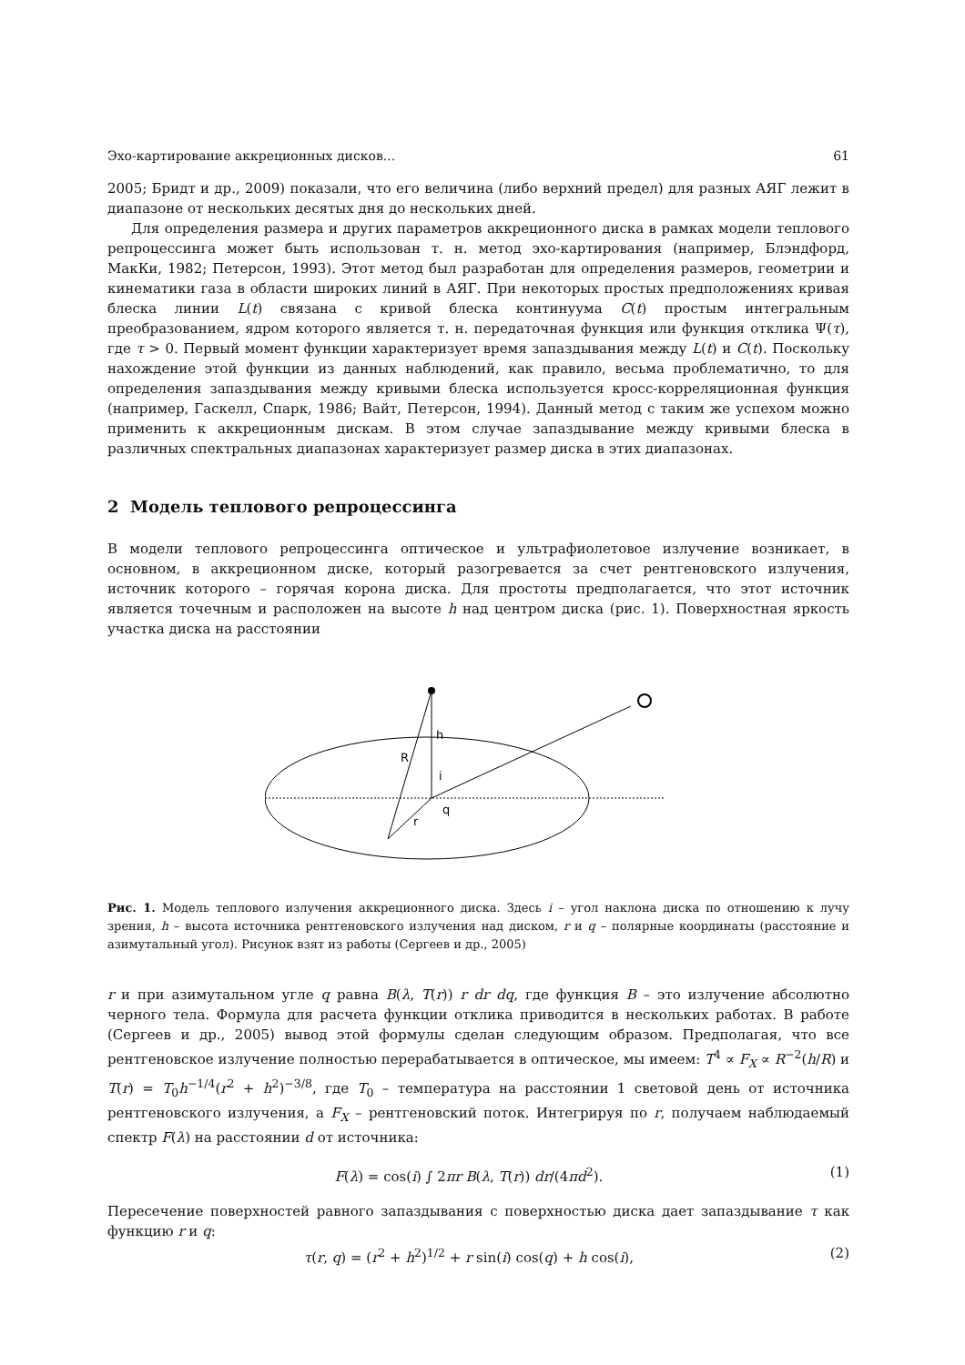Эхо-картирование аккреционных дисков... 61
2005; Бридт и др., 2009) показали, что его величина (либо верхний предел) для разных АЯГ лежит в диапазоне от нескольких десятых дня до нескольких дней.
Для определения размера и других параметров аккреционного диска в рамках модели теплового репроцессинга может быть использован т. н. метод эхо-картирования (например, Блэндфорд, МакКи, 1982; Петерсон, 1993). Этот метод был разработан для определения размеров, геометрии и кинематики газа в области широких линий в АЯГ. При некоторых простых предположениях кривая блеска линии L(t) связана с кривой блеска континуума C(t) простым интегральным преобразованием, ядром которого является т. н. передаточная функция или функция отклика Ψ(τ), где τ > 0. Первый момент функции характеризует время запаздывания между L(t) и C(t). Поскольку нахождение этой функции из данных наблюдений, как правило, весьма проблематично, то для определения запаздывания между кривыми блеска используется кросс-корреляционная функция (например, Гаскелл, Спарк, 1986; Вайт, Петерсон, 1994). Данный метод с таким же успехом можно применить к аккреционным дискам. В этом случае запаздывание между кривыми блеска в различных спектральных диапазонах характеризует размер диска в этих диапазонах.
2 Модель теплового репроцессинга
В модели теплового репроцессинга оптическое и ультрафиолетовое излучение возникает, в основном, в аккреционном диске, который разогревается за счет рентгеновского излучения, источник которого – горячая корона диска. Для простоты предполагается, что этот источник является точечным и расположен на высоте h над центром диска (рис. 1). Поверхностная яркость участка диска на расстоянии
h
R
i
r
q
Рис. 1. Модель теплового излучения аккреционного диска. Здесь i – угол наклона диска по отношению к лучу зрения, h – высота источника рентгеновского излучения над диском, r и q – полярные координаты (расстояние и азимутальный угол). Рисунок взят из работы (Сергеев и др., 2005)
r и при азимутальном угле q равна B(λ, T(r)) r dr dq, где функция B – это излучение абсолютно черного тела. Формула для расчета функции отклика приводится в нескольких работах. В работе (Сергеев и др., 2005) вывод этой формулы сделан следующим образом. Предполагая, что все рентгеновское излучение полностью перерабатывается в оптическое, мы имеем: T<sup>4</sup> ∝ F<sub>X</sub> ∝ R<sup>−2</sup>(h/R) и T(r) = T<sub>0</sub>h<sup>−1/4</sup>(r<sup>2</sup> + h<sup>2</sup>)<sup>−3/8</sup>, где T<sub>0</sub> – температура на расстоянии 1 световой день от источника рентгеновского излучения, а F<sub>X</sub> – рентгеновский поток. Интегрируя по r, получаем наблюдаемый спектр F(λ) на расстоянии d от источника:
F(λ) = cos(i) ∫ 2πr B(λ, T(r)) dr/(4πd<sup>2</sup>). (1)
Пересечение поверхностей равного запаздывания с поверхностью диска дает запаздывание τ как функцию r и q:
τ(r, q) = (r<sup>2</sup> + h<sup>2</sup>)<sup>1/2</sup> + r sin(i) cos(q) + h cos(i), (2)